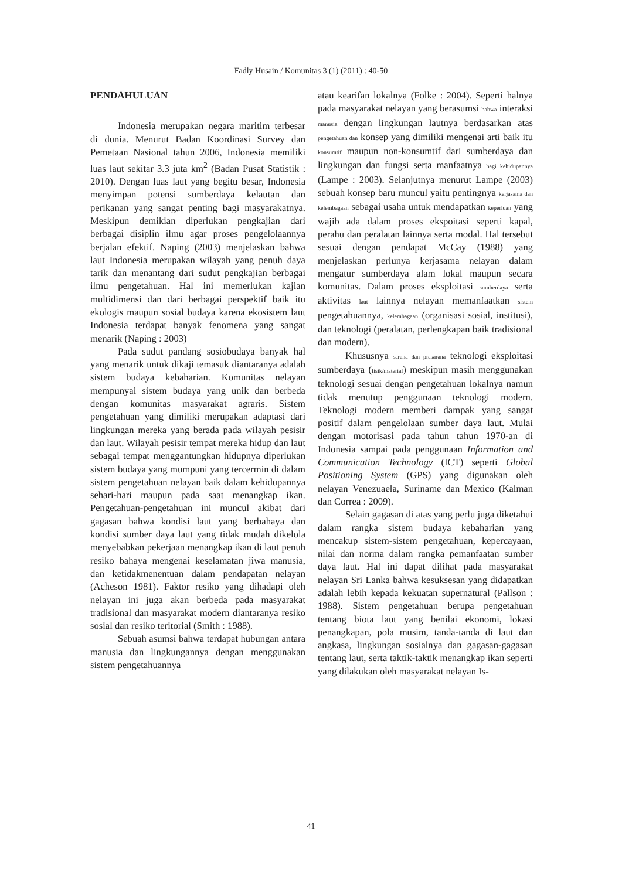Fadly Husain / Komunitas 3 (1) (2011) : 40-50
PENDAHULUAN
Indonesia merupakan negara maritim terbesar di dunia. Menurut Badan Koordinasi Survey dan Pemetaan Nasional tahun 2006, Indonesia memiliki luas laut sekitar 3.3 juta km<sup>2</sup> (Badan Pusat Statistik : 2010). Dengan luas laut yang begitu besar, Indonesia menyimpan potensi sumberdaya kelautan dan perikanan yang sangat penting bagi masyarakatnya. Meskipun demikian diperlukan pengkajian dari berbagai disiplin ilmu agar proses pengelolaannya berjalan efektif. Naping (2003) menjelaskan bahwa laut Indonesia merupakan wilayah yang penuh daya tarik dan menantang dari sudut pengkajian berbagai ilmu pengetahuan. Hal ini memerlukan kajian multidimensi dan dari berbagai perspektif baik itu ekologis maupun sosial budaya karena ekosistem laut Indonesia terdapat banyak fenomena yang sangat menarik (Naping : 2003)
Pada sudut pandang sosiobudaya banyak hal yang menarik untuk dikaji temasuk diantaranya adalah sistem budaya kebaharian. Komunitas nelayan mempunyai sistem budaya yang unik dan berbeda dengan komunitas masyarakat agraris. Sistem pengetahuan yang dimiliki merupakan adaptasi dari lingkungan mereka yang berada pada wilayah pesisir dan laut. Wilayah pesisir tempat mereka hidup dan laut sebagai tempat menggantungkan hidupnya diperlukan sistem budaya yang mumpuni yang tercermin di dalam sistem pengetahuan nelayan baik dalam kehidupannya sehari-hari maupun pada saat menangkap ikan. Pengetahuan-pengetahuan ini muncul akibat dari gagasan bahwa kondisi laut yang berbahaya dan kondisi sumber daya laut yang tidak mudah dikelola menyebabkan pekerjaan menangkap ikan di laut penuh resiko bahaya mengenai keselamatan jiwa manusia, dan ketidakmenentuan dalam pendapatan nelayan (Acheson 1981). Faktor resiko yang dihadapi oleh nelayan ini juga akan berbeda pada masyarakat tradisional dan masyarakat modern diantaranya resiko sosial dan resiko teritorial (Smith : 1988).
Sebuah asumsi bahwa terdapat hubungan antara manusia dan lingkungannya dengan menggunakan sistem pengetahuannya
atau kearifan lokalnya (Folke : 2004). Seperti halnya pada masyarakat nelayan yang berasumsi bahwa interaksi manusia dengan lingkungan lautnya berdasarkan atas pengetahuan dan konsep yang dimiliki mengenai arti baik itu konsumtif maupun non-konsumtif dari sumberdaya dan lingkungan dan fungsi serta manfaatnya bagi kehidupannya (Lampe : 2003). Selanjutnya menurut Lampe (2003) sebuah konsep baru muncul yaitu pentingnya kerjasama dan kelembagaan sebagai usaha untuk mendapatkan keperluan yang wajib ada dalam proses ekspoitasi seperti kapal, perahu dan peralatan lainnya serta modal. Hal tersebut sesuai dengan pendapat McCay (1988) yang menjelaskan perlunya kerjasama nelayan dalam mengatur sumberdaya alam lokal maupun secara komunitas. Dalam proses eksploitasi sumberdaya serta aktivitas laut lainnya nelayan memanfaatkan sistem pengetahuannya, kelembagaan (organisasi sosial, institusi), dan teknologi (peralatan, perlengkapan baik tradisional dan modern).
Khususnya sarana dan prasarana teknologi eksploitasi sumberdaya (fisik/material) meskipun masih menggunakan teknologi sesuai dengan pengetahuan lokalnya namun tidak menutup penggunaan teknologi modern. Teknologi modern memberi dampak yang sangat positif dalam pengelolaan sumber daya laut. Mulai dengan motorisasi pada tahun tahun 1970-an di Indonesia sampai pada penggunaan Information and Communication Technology (ICT) seperti Global Positioning System (GPS) yang digunakan oleh nelayan Venezuaela, Suriname dan Mexico (Kalman dan Correa : 2009).
Selain gagasan di atas yang perlu juga diketahui dalam rangka sistem budaya kebaharian yang mencakup sistem-sistem pengetahuan, kepercayaan, nilai dan norma dalam rangka pemanfaatan sumber daya laut. Hal ini dapat dilihat pada masyarakat nelayan Sri Lanka bahwa kesuksesan yang didapatkan adalah lebih kepada kekuatan supernatural (Pallson : 1988). Sistem pengetahuan berupa pengetahuan tentang biota laut yang benilai ekonomi, lokasi penangkapan, pola musim, tanda-tanda di laut dan angkasa, lingkungan sosialnya dan gagasan-gagasan tentang laut, serta taktik-taktik menangkap ikan seperti yang dilakukan oleh masyarakat nelayan Is-
41